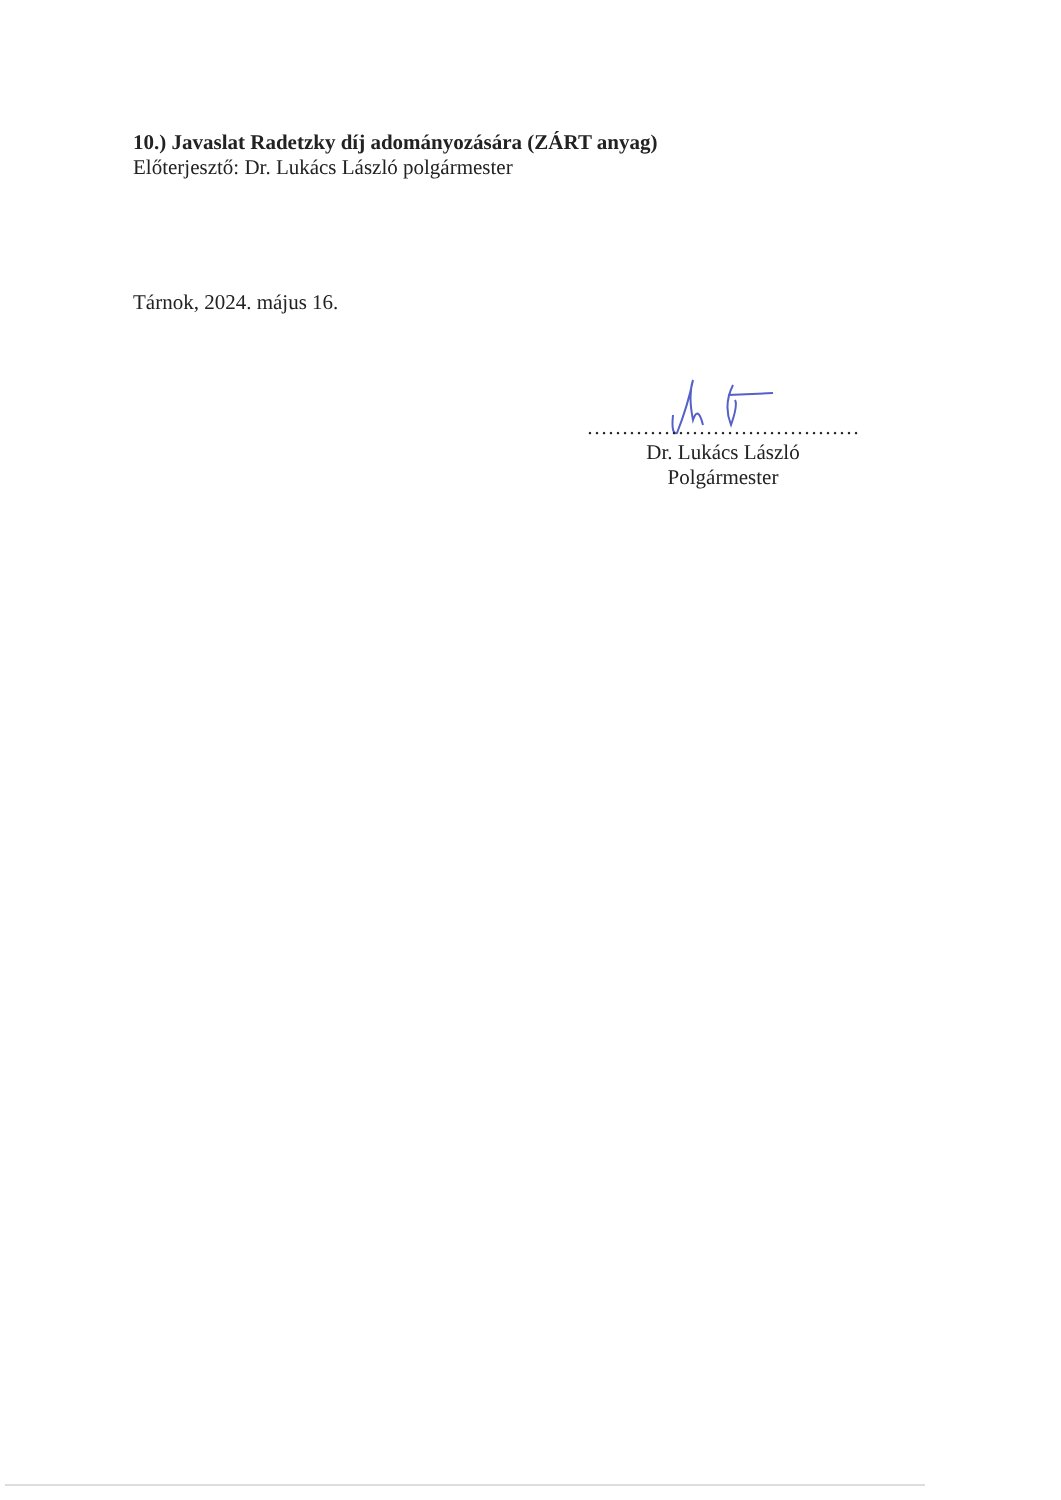10.) Javaslat Radetzky díj adományozására (ZÁRT anyag)
Előterjesztő: Dr. Lukács László polgármester
Tárnok, 2024. május 16.
…………………………………
Dr. Lukács László
Polgármester